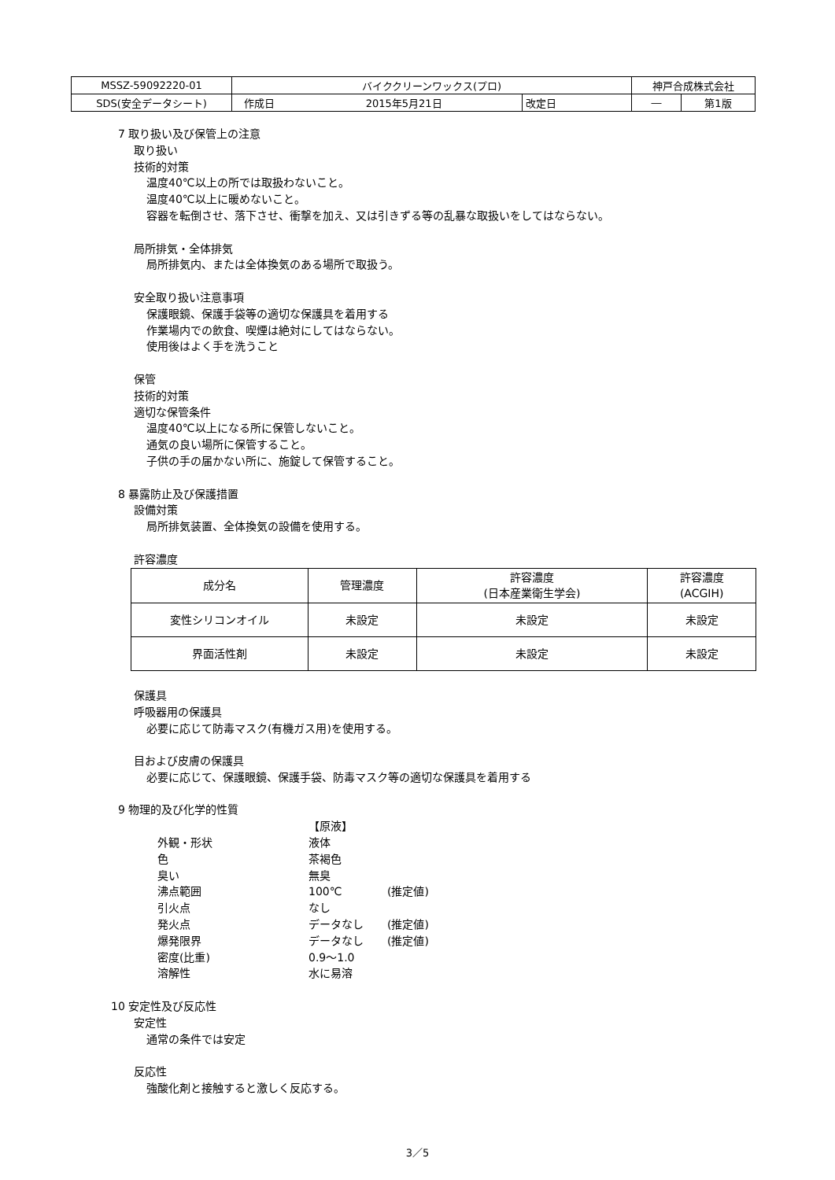| MSSZ-59092220-01 | バイククリーンワックス(プロ) | | | 神戸合成株式会社 | |
| SDS(安全データシート) | 作成日 | 2015年5月21日 | 改定日 | ― | 第1版 |
7 取り扱い及び保管上の注意
取り扱い
技術的対策
温度40℃以上の所では取扱わないこと。
温度40℃以上に暖めないこと。
容器を転倒させ、落下させ、衝撃を加え、又は引きずる等の乱暴な取扱いをしてはならない。
局所排気・全体排気
局所排気内、または全体換気のある場所で取扱う。
安全取り扱い注意事項
保護眼鏡、保護手袋等の適切な保護具を着用する
作業場内での飲食、喫煙は絶対にしてはならない。
使用後はよく手を洗うこと
保管
技術的対策
適切な保管条件
温度40℃以上になる所に保管しないこと。
通気の良い場所に保管すること。
子供の手の届かない所に、施錠して保管すること。
8 暴露防止及び保護措置
設備対策
局所排気装置、全体換気の設備を使用する。
許容濃度
| 成分名 | 管理濃度 | 許容濃度 (日本産業衛生学会) | 許容濃度 (ACGIH) |
| --- | --- | --- | --- |
| 変性シリコンオイル | 未設定 | 未設定 | 未設定 |
| 界面活性剤 | 未設定 | 未設定 | 未設定 |
保護具
呼吸器用の保護具
必要に応じて防毒マスク(有機ガス用)を使用する。
目および皮膚の保護具
必要に応じて、保護眼鏡、保護手袋、防毒マスク等の適切な保護具を着用する
9 物理的及び化学的性質
| | 【原液】 | |
| 外観・形状 | 液体 | |
| 色 | 茶褐色 | |
| 臭い | 無臭 | |
| 沸点範囲 | 100℃ | (推定値) |
| 引火点 | なし | |
| 発火点 | データなし | (推定値) |
| 爆発限界 | データなし | (推定値) |
| 密度(比重) | 0.9～1.0 | |
| 溶解性 | 水に易溶 | |
10 安定性及び反応性
安定性
通常の条件では安定
反応性
強酸化剤と接触すると激しく反応する。
3／5